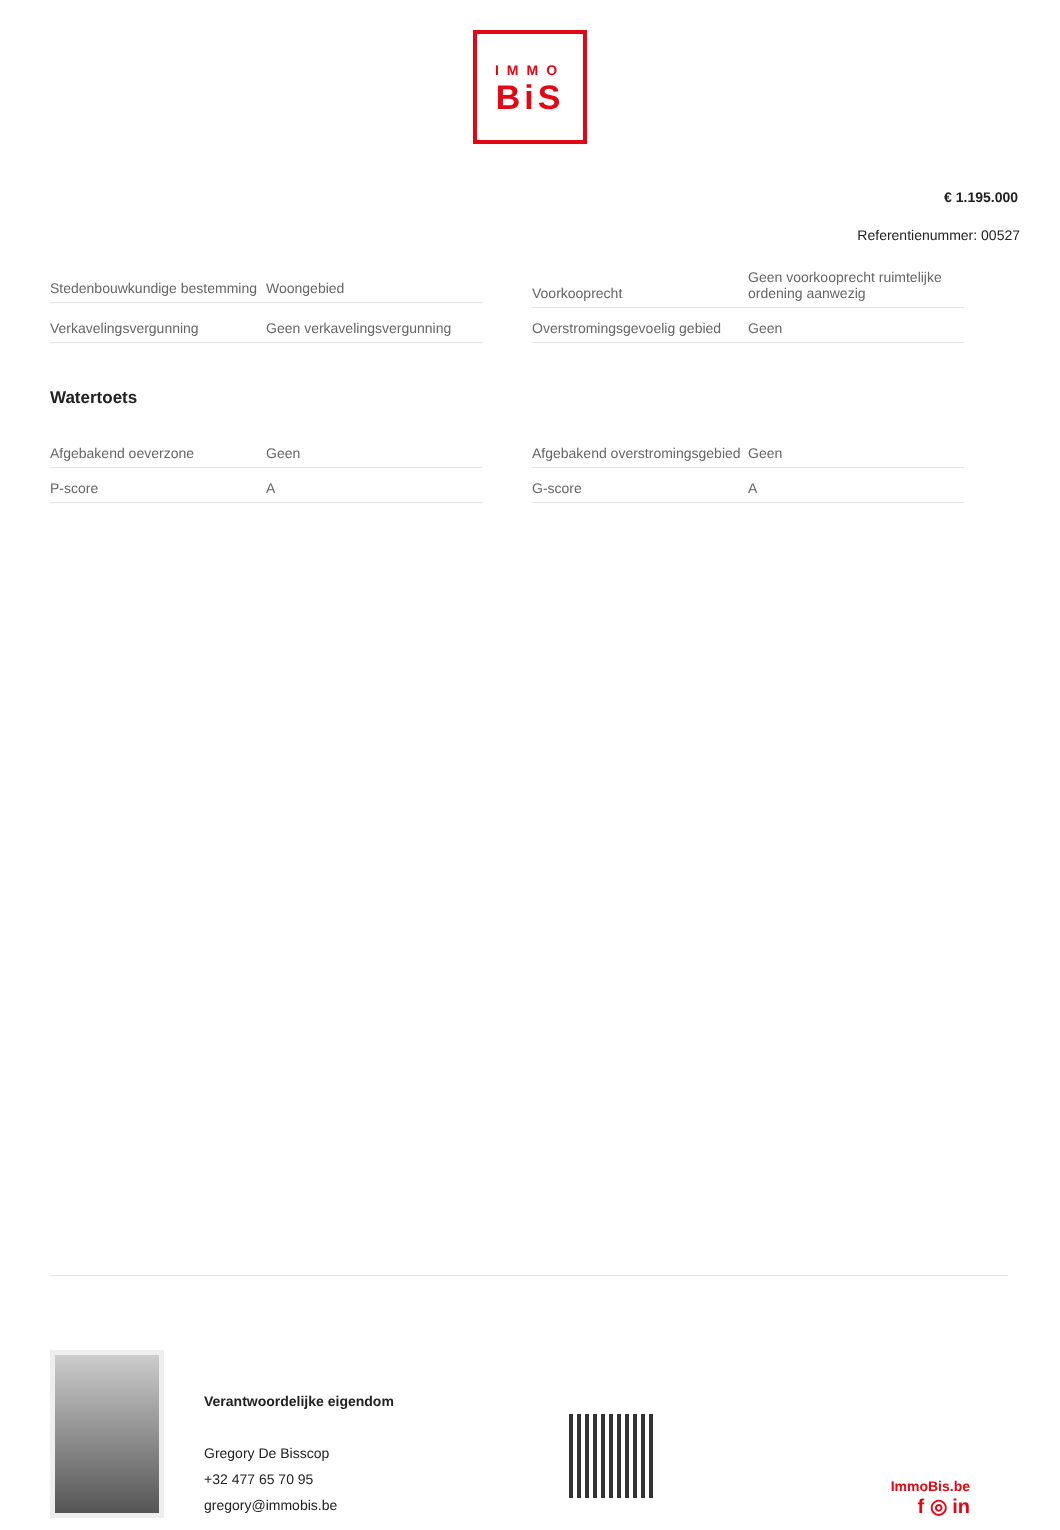IMMO
BiS
€ 1.195.000
Referentienummer: 00527
| Stedenbouwkundige bestemming | Woongebied |
| Verkavelingsvergunning | Geen verkavelingsvergunning |
| Voorkooprecht | Geen voorkooprecht ruimtelijke ordening aanwezig |
| Overstromingsgevoelig gebied | Geen |
Watertoets
| Afgebakend oeverzone | Geen |
| P-score | A |
| Afgebakend overstromingsgebied | Geen |
| G-score | A |
Verantwoordelijke eigendom
Gregory De Bisscop
+32 477 65 70 95
gregory@immobis.be
ImmoBis.be
f ◎ in